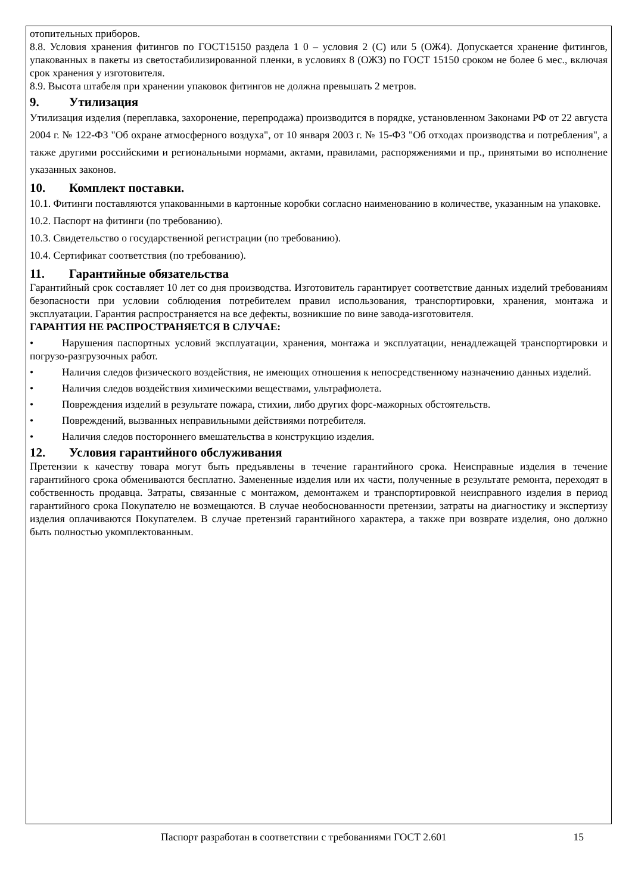отопительных приборов.
8.8. Условия хранения фитингов по ГОСТ15150 раздела 1 0 – условия 2 (С) или 5 (ОЖ4). Допускается хранение фитингов, упакованных в пакеты из светостабилизированной пленки, в условиях 8 (ОЖ3) по ГОСТ 15150 сроком не более 6 мес., включая срок хранения у изготовителя.
8.9. Высота штабеля при хранении упаковок фитингов не должна превышать 2 метров.
9. Утилизация
Утилизация изделия (переплавка, захоронение, перепродажа) производится в порядке, установленном Законами РФ от 22 августа 2004 г. № 122-ФЗ "Об охране атмосферного воздуха", от 10 января 2003 г. № 15-ФЗ "Об отходах производства и потребления", а также другими российскими и региональными нормами, актами, правилами, распоряжениями и пр., принятыми во исполнение указанных законов.
10. Комплект поставки.
10.1. Фитинги поставляются упакованными в картонные коробки согласно наименованию в количестве, указанным на упаковке.
10.2. Паспорт на фитинги (по требованию).
10.3. Свидетельство о государственной регистрации (по требованию).
10.4. Сертификат соответствия (по требованию).
11. Гарантийные обязательства
Гарантийный срок составляет 10 лет со дня производства. Изготовитель гарантирует соответствие данных изделий требованиям безопасности при условии соблюдения потребителем правил использования, транспортировки, хранения, монтажа и эксплуатации. Гарантия распространяется на все дефекты, возникшие по вине завода-изготовителя.
ГАРАНТИЯ НЕ РАСПРОСТРАНЯЕТСЯ В СЛУЧАЕ:
• Нарушения паспортных условий эксплуатации, хранения, монтажа и эксплуатации, ненадлежащей транспортировки и погрузо-разгрузочных работ.
• Наличия следов физического воздействия, не имеющих отношения к непосредственному назначению данных изделий.
• Наличия следов воздействия химическими веществами, ультрафиолета.
• Повреждения изделий в результате пожара, стихии, либо других форс-мажорных обстоятельств.
• Повреждений, вызванных неправильными действиями потребителя.
• Наличия следов постороннего вмешательства в конструкцию изделия.
12. Условия гарантийного обслуживания
Претензии к качеству товара могут быть предъявлены в течение гарантийного срока. Неисправные изделия в течение гарантийного срока обмениваются бесплатно. Замененные изделия или их части, полученные в результате ремонта, переходят в собственность продавца. Затраты, связанные с монтажом, демонтажем и транспортировкой неисправного изделия в период гарантийного срока Покупателю не возмещаются. В случае необоснованности претензии, затраты на диагностику и экспертизу изделия оплачиваются Покупателем. В случае претензий гарантийного характера, а также при возврате изделия, оно должно быть полностью укомплектованным.
Паспорт разработан в соответствии с требованиями ГОСТ 2.601 15